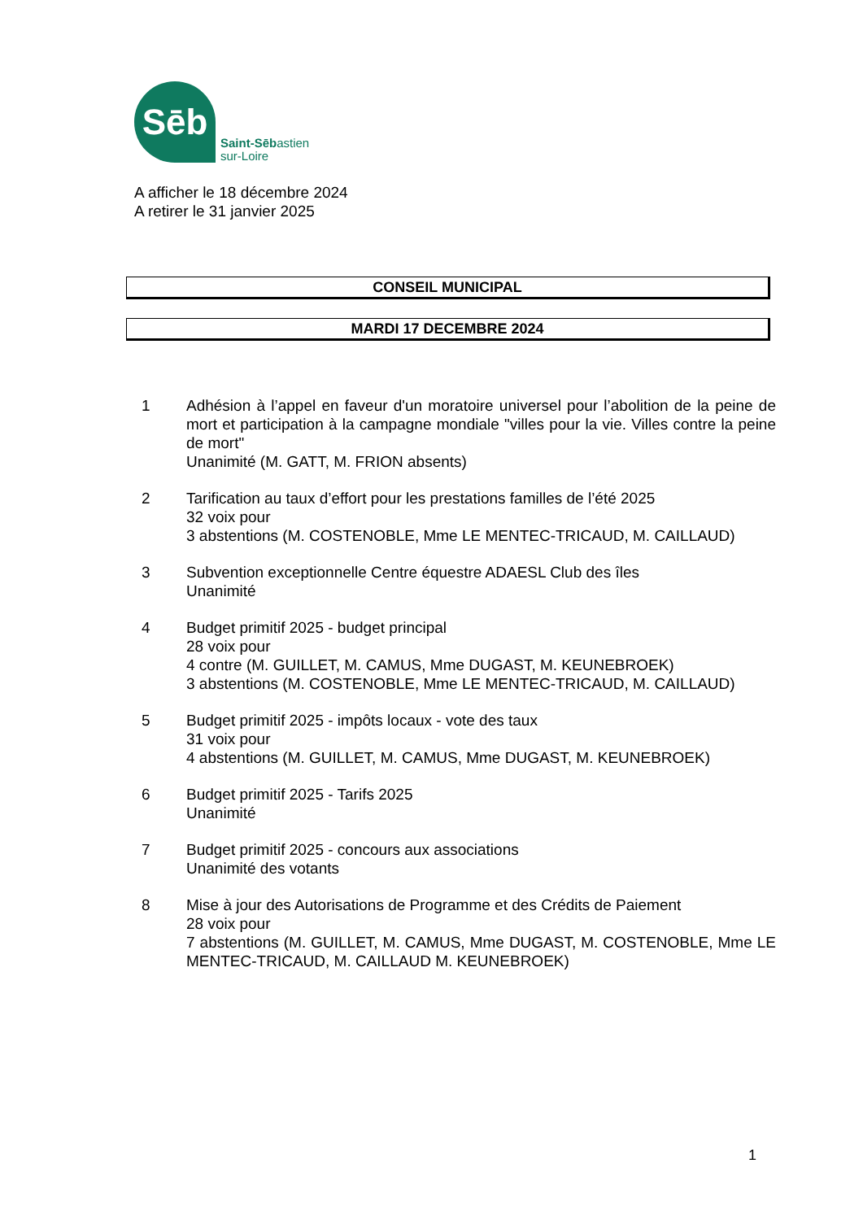Sēb
Saint-Sēbastien
sur-Loire
A afficher le 18 décembre 2024
A retirer le 31 janvier 2025
CONSEIL MUNICIPAL
MARDI 17 DECEMBRE 2024
1 Adhésion à l’appel en faveur d'un moratoire universel pour l’abolition de la peine de mort et participation à la campagne mondiale "villes pour la vie. Villes contre la peine de mort"
Unanimité (M. GATT, M. FRION absents)
2 Tarification au taux d’effort pour les prestations familles de l’été 2025
32 voix pour
3 abstentions (M. COSTENOBLE, Mme LE MENTEC-TRICAUD, M. CAILLAUD)
3 Subvention exceptionnelle Centre équestre ADAESL Club des îles
Unanimité
4 Budget primitif 2025 - budget principal
28 voix pour
4 contre (M. GUILLET, M. CAMUS, Mme DUGAST, M. KEUNEBROEK)
3 abstentions (M. COSTENOBLE, Mme LE MENTEC-TRICAUD, M. CAILLAUD)
5 Budget primitif 2025 - impôts locaux - vote des taux
31 voix pour
4 abstentions (M. GUILLET, M. CAMUS, Mme DUGAST, M. KEUNEBROEK)
6 Budget primitif 2025 - Tarifs 2025
Unanimité
7 Budget primitif 2025 - concours aux associations
Unanimité des votants
8 Mise à jour des Autorisations de Programme et des Crédits de Paiement
28 voix pour
7 abstentions (M. GUILLET, M. CAMUS, Mme DUGAST, M. COSTENOBLE, Mme LE MENTEC-TRICAUD, M. CAILLAUD M. KEUNEBROEK)
1